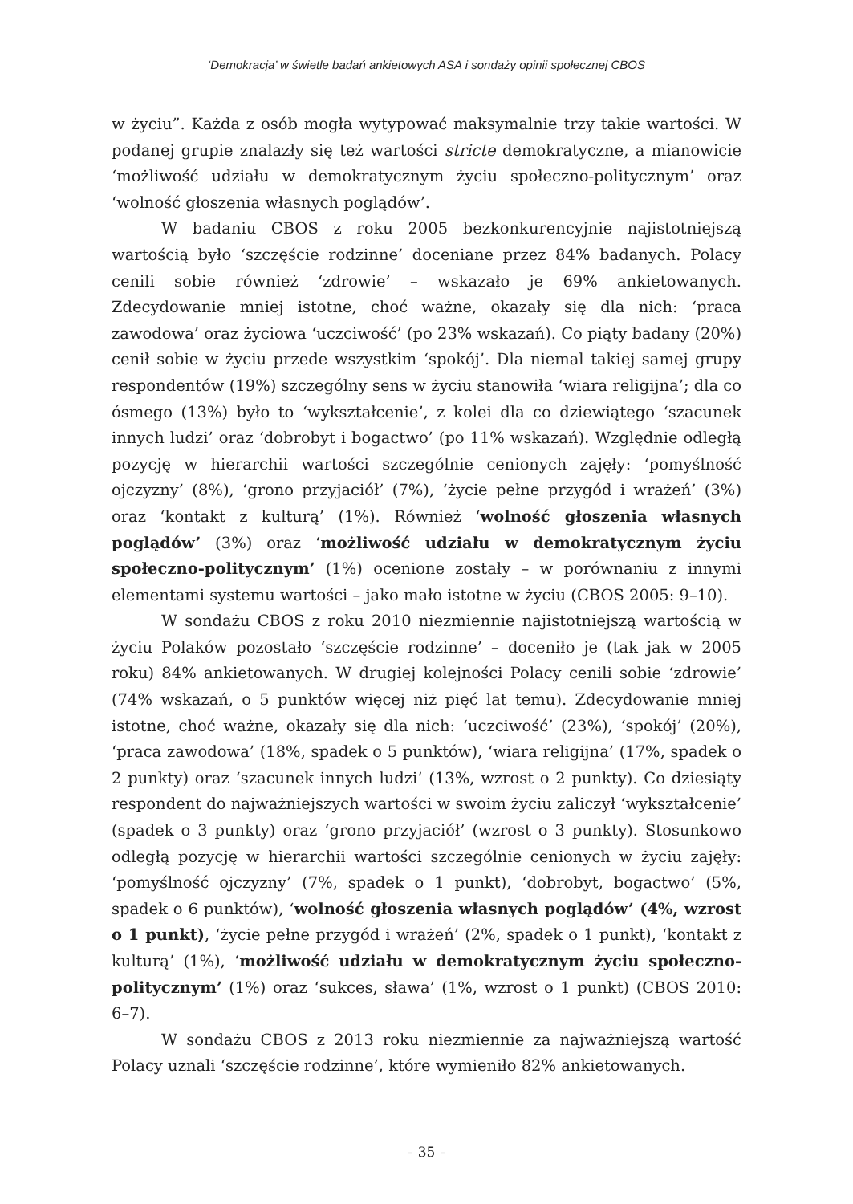‘Demokracja’ w świetle badań ankietowych ASA i sondaży opinii społecznej CBOS
w życiu”. Każda z osób mogła wytypować maksymalnie trzy takie wartości. W podanej grupie znalazły się też wartości stricte demokratyczne, a mianowicie ‘możliwość udziału w demokratycznym życiu społeczno-politycznym’ oraz ‘wolność głoszenia własnych poglądów’.
W badaniu CBOS z roku 2005 bezkonkurencyjnie najistotniejszą wartością było ‘szczęście rodzinne’ doceniane przez 84% badanych. Polacy cenili sobie również ‘zdrowie’ – wskazało je 69% ankietowanych. Zdecydowanie mniej istotne, choć ważne, okazały się dla nich: ‘praca zawodowa’ oraz życiowa ‘uczciwość’ (po 23% wskazań). Co piąty badany (20%) cenił sobie w życiu przede wszystkim ‘spokój’. Dla niemal takiej samej grupy respondentów (19%) szczególny sens w życiu stanowiła ‘wiara religijna’; dla co ósmego (13%) było to ‘wykształcenie’, z kolei dla co dziewiątego ‘szacunek innych ludzi’ oraz ‘dobrobyt i bogactwo’ (po 11% wskazań). Względnie odległą pozycję w hierarchii wartości szczególnie cenionych zajęły: ‘pomyślność ojczyzny’ (8%), ‘grono przyjaciół’ (7%), ‘życie pełne przygód i wrażeń’ (3%) oraz ‘kontakt z kulturą’ (1%). Również ‘wolność głoszenia własnych poglądów’ (3%) oraz ‘możliwość udziału w demokratycznym życiu społeczno-politycznym’ (1%) ocenione zostały – w porównaniu z innymi elementami systemu wartości – jako mało istotne w życiu (CBOS 2005: 9–10).
W sondażu CBOS z roku 2010 niezmiennie najistotniejszą wartością w życiu Polaków pozostało ‘szczęście rodzinne’ – doceniło je (tak jak w 2005 roku) 84% ankietowanych. W drugiej kolejności Polacy cenili sobie ‘zdrowie’ (74% wskazań, o 5 punktów więcej niż pięć lat temu). Zdecydowanie mniej istotne, choć ważne, okazały się dla nich: ‘uczciwość’ (23%), ‘spokój’ (20%), ‘praca zawodowa’ (18%, spadek o 5 punktów), ‘wiara religijna’ (17%, spadek o 2 punkty) oraz ‘szacunek innych ludzi’ (13%, wzrost o 2 punkty). Co dziesiąty respondent do najważniejszych wartości w swoim życiu zaliczył ‘wykształcenie’ (spadek o 3 punkty) oraz ‘grono przyjaciół’ (wzrost o 3 punkty). Stosunkowo odległą pozycję w hierarchii wartości szczególnie cenionych w życiu zajęły: ‘pomyślność ojczyzny’ (7%, spadek o 1 punkt), ‘dobrobyt, bogactwo’ (5%, spadek o 6 punktów), ‘wolność głoszenia własnych poglądów’ (4%, wzrost o 1 punkt), ‘życie pełne przygód i wrażeń’ (2%, spadek o 1 punkt), ‘kontakt z kulturą’ (1%), ‘możliwość udziału w demokratycznym życiu społeczno-politycznym’ (1%) oraz ‘sukces, sława’ (1%, wzrost o 1 punkt) (CBOS 2010: 6–7).
W sondażu CBOS z 2013 roku niezmiennie za najważniejszą wartość Polacy uznali ‘szczęście rodzinne’, które wymieniło 82% ankietowanych.
– 35 –